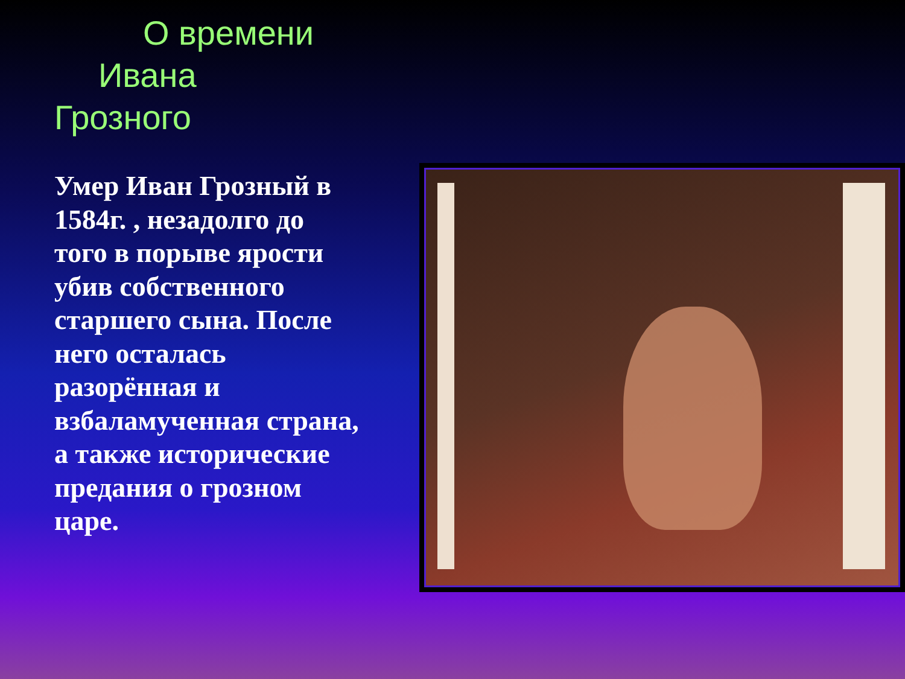О времени
Ивана
Грозного
Умер Иван Грозный в 1584г. , незадолго до того в порыве ярости убив собственного старшего сына. После него осталась разорённая и взбаламученная страна, а также исторические предания о грозном царе.